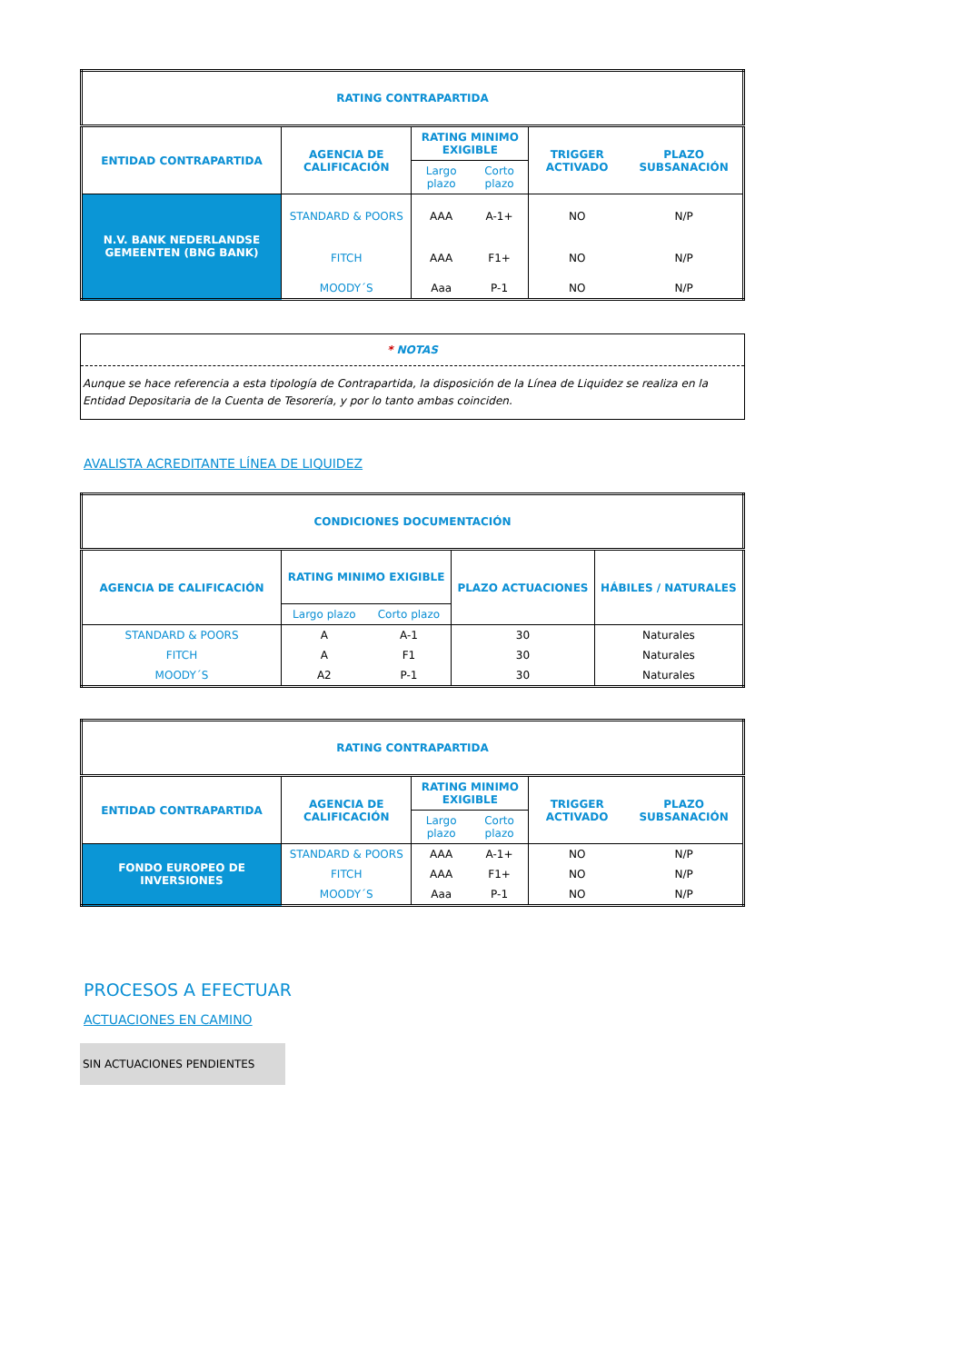| RATING CONTRAPARTIDA | | | | | |
| --- | --- | --- | --- | --- | --- |
| ENTIDAD CONTRAPARTIDA | AGENCIA DE CALIFICACIÓN | RATING MINIMO EXIGIBLE | | TRIGGER ACTIVADO | PLAZO SUBSANACIÓN |
| | | Largo plazo | Corto plazo | | |
| N.V. BANK NEDERLANDSE GEMEENTEN (BNG BANK) | STANDARD & POORS | AAA | A-1+ | NO | N/P |
| | FITCH | AAA | F1+ | NO | N/P |
| | MOODY´S | Aaa | P-1 | NO | N/P |
* NOTAS
Aunque se hace referencia a esta tipología de Contrapartida, la disposición de la Línea de Liquidez se realiza en la Entidad Depositaria de la Cuenta de Tesorería, y por lo tanto ambas coinciden.
AVALISTA ACREDITANTE LÍNEA DE LIQUIDEZ
| CONDICIONES DOCUMENTACIÓN | | | | |
| --- | --- | --- | --- | --- |
| AGENCIA DE CALIFICACIÓN | RATING MINIMO EXIGIBLE | | PLAZO ACTUACIONES | HÁBILES / NATURALES |
| | Largo plazo | Corto plazo | | |
| STANDARD & POORS | A | A-1 | 30 | Naturales |
| FITCH | A | F1 | 30 | Naturales |
| MOODY´S | A2 | P-1 | 30 | Naturales |
| RATING CONTRAPARTIDA | | | | | |
| --- | --- | --- | --- | --- | --- |
| ENTIDAD CONTRAPARTIDA | AGENCIA DE CALIFICACIÓN | RATING MINIMO EXIGIBLE | | TRIGGER ACTIVADO | PLAZO SUBSANACIÓN |
| | | Largo plazo | Corto plazo | | |
| FONDO EUROPEO DE INVERSIONES | STANDARD & POORS | AAA | A-1+ | NO | N/P |
| | FITCH | AAA | F1+ | NO | N/P |
| | MOODY´S | Aaa | P-1 | NO | N/P |
PROCESOS A EFECTUAR
ACTUACIONES EN CAMINO
SIN ACTUACIONES PENDIENTES